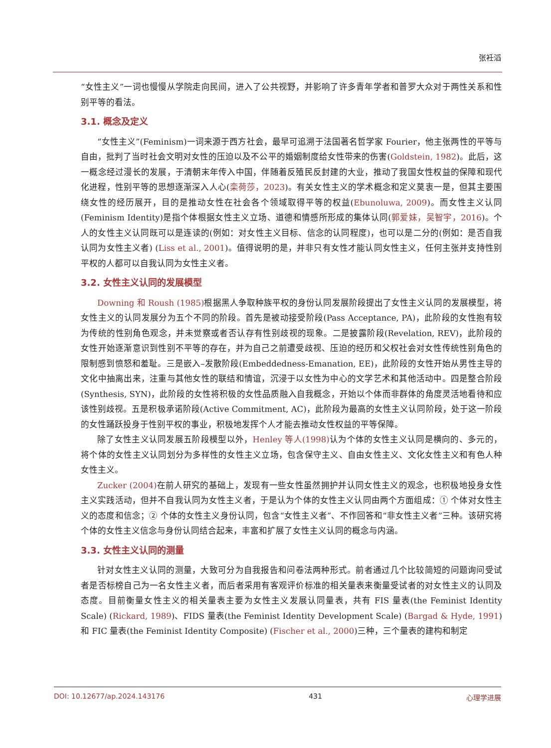张衽滔
“女性主义”一词也慢慢从学院走向民间，进入了公共视野，并影响了许多青年学者和普罗大众对于两性关系和性别平等的看法。
3.1. 概念及定义
“女性主义”(Feminism)一词来源于西方社会，最早可追溯于法国著名哲学家 Fourier，他主张两性的平等与自由，批判了当时社会文明对女性的压迫以及不公平的婚姻制度给女性带来的伤害(Goldstein, 1982)。此后，这一概念经过漫长的发展，于清朝末年传入中国，伴随着反殖民反封建的大业，推动了我国女性权益的保障和现代化进程，性别平等的思想逐渐深入人心(栾荷莎，2023)。有关女性主义的学术概念和定义莫衷一是，但其主要围绕女性的经历展开，目的是推动女性在社会各个领域取得平等的权益(Ebunoluwa, 2009)。而女性主义认同(Feminism Identity)是指个体根据女性主义立场、道德和情感所形成的集体认同(郭爱妹，吴智宇，2016)。个人的女性主义认同既可以是连读的(例如：对女性主义目标、信念的认同程度)，也可以是二分的(例如：是否自我认同为女性主义者) (Liss et al., 2001)。值得说明的是，并非只有女性才能认同女性主义，任何主张并支持性别平权的人都可以自我认同为女性主义者。
3.2. 女性主义认同的发展模型
Downing 和 Roush (1985) 根据黑人争取种族平权的身份认同发展阶段提出了女性主义认同的发展模型，将女性主义的认同发展分为五个不同的阶段。首先是被动接受阶段(Pass Acceptance, PA)，此阶段的女性抱有较为传统的性别角色观念，并未觉察或者否认存有性别歧视的现象。二是披露阶段(Revelation, REV)，此阶段的女性开始逐渐意识到性别不平等的存在，并为自己之前遭受歧视、压迫的经历和父权社会对女性传统性别角色的限制感到愤怒和羞耻。三是嵌入–发散阶段(Embeddedness-Emanation, EE)，此阶段的女性开始从男性主导的文化中抽离出来，注重与其他女性的联结和情谊，沉浸于以女性为中心的文学艺术和其他活动中。四是整合阶段(Synthesis, SYN)，此阶段的女性将积极的女性品质融入自我概念，开始以个体而非群体的角度灵活地看待和应该性别歧视。五是积极承诺阶段(Active Commitment, AC)，此阶段为最高的女性主义认同阶段，处于这一阶段的女性踊跃投身于性别平权的事业，积极地发挥个人才能去推动女性权益的平等保障。
除了女性主义认同发展五阶段模型以外，Henley 等人(1998) 认为个体的女性主义认同是横向的、多元的，将个体的女性主义认同划分为多样性的女性主义立场，包含保守主义、自由女性主义、文化女性主义和有色人种女性主义。
Zucker (2004) 在前人研究的基础上，发现有一些女性虽然拥护并认同女性主义的观念，也积极地投身女性主义实践活动，但并不自我认同为女性主义者，于是认为个体的女性主义认同由两个方面组成：① 个体对女性主义的态度和信念；② 个体的女性主义身份认同，包含“女性主义者”、不作回答和“非女性主义者”三种。该研究将个体的女性主义信念与身份认同结合起来，丰富和扩展了女性主义认同的概念与内涵。
3.3. 女性主义认同的测量
针对女性主义认同的测量，大致可分为自我报告和问卷法两种形式。前者通过几个比较简短的问题询问受试者是否标榜自己为一名女性主义者，而后者采用有客观评价标准的相关量表来衡量受试者的对女性主义的认同及态度。目前衡量女性主义的相关量表主要为女性主义发展认同量表，共有 FIS 量表(the Feminist Identity Scale) (Rickard, 1989)、FIDS 量表(the Feminist Identity Development Scale) (Bargad & Hyde, 1991)和 FIC 量表(the Feminist Identity Composite) (Fischer et al., 2000)三种，三个量表的建构和制定
DOI: 10.12677/ap.2024.143176 431 心理学进展